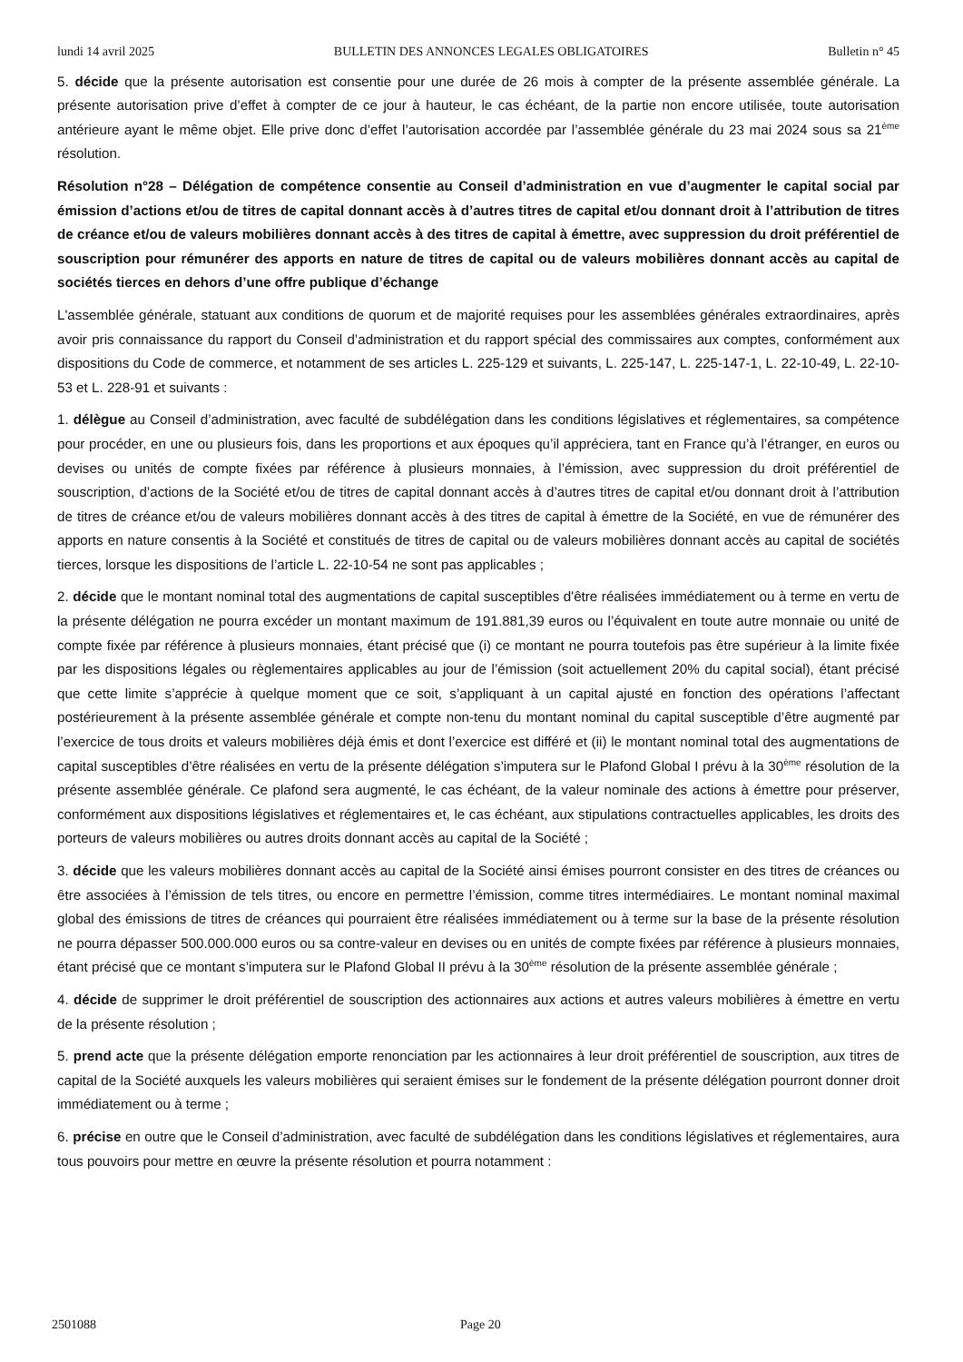lundi 14 avril 2025 BULLETIN DES ANNONCES LEGALES OBLIGATOIRES Bulletin n° 45
5. décide que la présente autorisation est consentie pour une durée de 26 mois à compter de la présente assemblée générale. La présente autorisation prive d’effet à compter de ce jour à hauteur, le cas échéant, de la partie non encore utilisée, toute autorisation antérieure ayant le même objet. Elle prive donc d’effet l’autorisation accordée par l’assemblée générale du 23 mai 2024 sous sa 21<sup>ème</sup> résolution.
Résolution n°28 – Délégation de compétence consentie au Conseil d’administration en vue d’augmenter le capital social par émission d’actions et/ou de titres de capital donnant accès à d’autres titres de capital et/ou donnant droit à l’attribution de titres de créance et/ou de valeurs mobilières donnant accès à des titres de capital à émettre, avec suppression du droit préférentiel de souscription pour rémunérer des apports en nature de titres de capital ou de valeurs mobilières donnant accès au capital de sociétés tierces en dehors d’une offre publique d’échange
L'assemblée générale, statuant aux conditions de quorum et de majorité requises pour les assemblées générales extraordinaires, après avoir pris connaissance du rapport du Conseil d’administration et du rapport spécial des commissaires aux comptes, conformément aux dispositions du Code de commerce, et notamment de ses articles L. 225-129 et suivants, L. 225-147, L. 225-147-1, L. 22-10-49, L. 22-10-53 et L. 228-91 et suivants :
1. délègue au Conseil d’administration, avec faculté de subdélégation dans les conditions législatives et réglementaires, sa compétence pour procéder, en une ou plusieurs fois, dans les proportions et aux époques qu’il appréciera, tant en France qu’à l’étranger, en euros ou devises ou unités de compte fixées par référence à plusieurs monnaies, à l’émission, avec suppression du droit préférentiel de souscription, d’actions de la Société et/ou de titres de capital donnant accès à d’autres titres de capital et/ou donnant droit à l’attribution de titres de créance et/ou de valeurs mobilières donnant accès à des titres de capital à émettre de la Société, en vue de rémunérer des apports en nature consentis à la Société et constitués de titres de capital ou de valeurs mobilières donnant accès au capital de sociétés tierces, lorsque les dispositions de l’article L. 22-10-54 ne sont pas applicables ;
2. décide que le montant nominal total des augmentations de capital susceptibles d'être réalisées immédiatement ou à terme en vertu de la présente délégation ne pourra excéder un montant maximum de 191.881,39 euros ou l’équivalent en toute autre monnaie ou unité de compte fixée par référence à plusieurs monnaies, étant précisé que (i) ce montant ne pourra toutefois pas être supérieur à la limite fixée par les dispositions légales ou règlementaires applicables au jour de l’émission (soit actuellement 20% du capital social), étant précisé que cette limite s’apprécie à quelque moment que ce soit, s’appliquant à un capital ajusté en fonction des opérations l’affectant postérieurement à la présente assemblée générale et compte non-tenu du montant nominal du capital susceptible d’être augmenté par l’exercice de tous droits et valeurs mobilières déjà émis et dont l’exercice est différé et (ii) le montant nominal total des augmentations de capital susceptibles d’être réalisées en vertu de la présente délégation s’imputera sur le Plafond Global I prévu à la 30<sup>ème</sup> résolution de la présente assemblée générale. Ce plafond sera augmenté, le cas échéant, de la valeur nominale des actions à émettre pour préserver, conformément aux dispositions législatives et réglementaires et, le cas échéant, aux stipulations contractuelles applicables, les droits des porteurs de valeurs mobilières ou autres droits donnant accès au capital de la Société ;
3. décide que les valeurs mobilières donnant accès au capital de la Société ainsi émises pourront consister en des titres de créances ou être associées à l’émission de tels titres, ou encore en permettre l’émission, comme titres intermédiaires. Le montant nominal maximal global des émissions de titres de créances qui pourraient être réalisées immédiatement ou à terme sur la base de la présente résolution ne pourra dépasser 500.000.000 euros ou sa contre-valeur en devises ou en unités de compte fixées par référence à plusieurs monnaies, étant précisé que ce montant s’imputera sur le Plafond Global II prévu à la 30<sup>ème</sup> résolution de la présente assemblée générale ;
4. décide de supprimer le droit préférentiel de souscription des actionnaires aux actions et autres valeurs mobilières à émettre en vertu de la présente résolution ;
5. prend acte que la présente délégation emporte renonciation par les actionnaires à leur droit préférentiel de souscription, aux titres de capital de la Société auxquels les valeurs mobilières qui seraient émises sur le fondement de la présente délégation pourront donner droit immédiatement ou à terme ;
6. précise en outre que le Conseil d’administration, avec faculté de subdélégation dans les conditions législatives et réglementaires, aura tous pouvoirs pour mettre en œuvre la présente résolution et pourra notamment :
2501088 Page 20